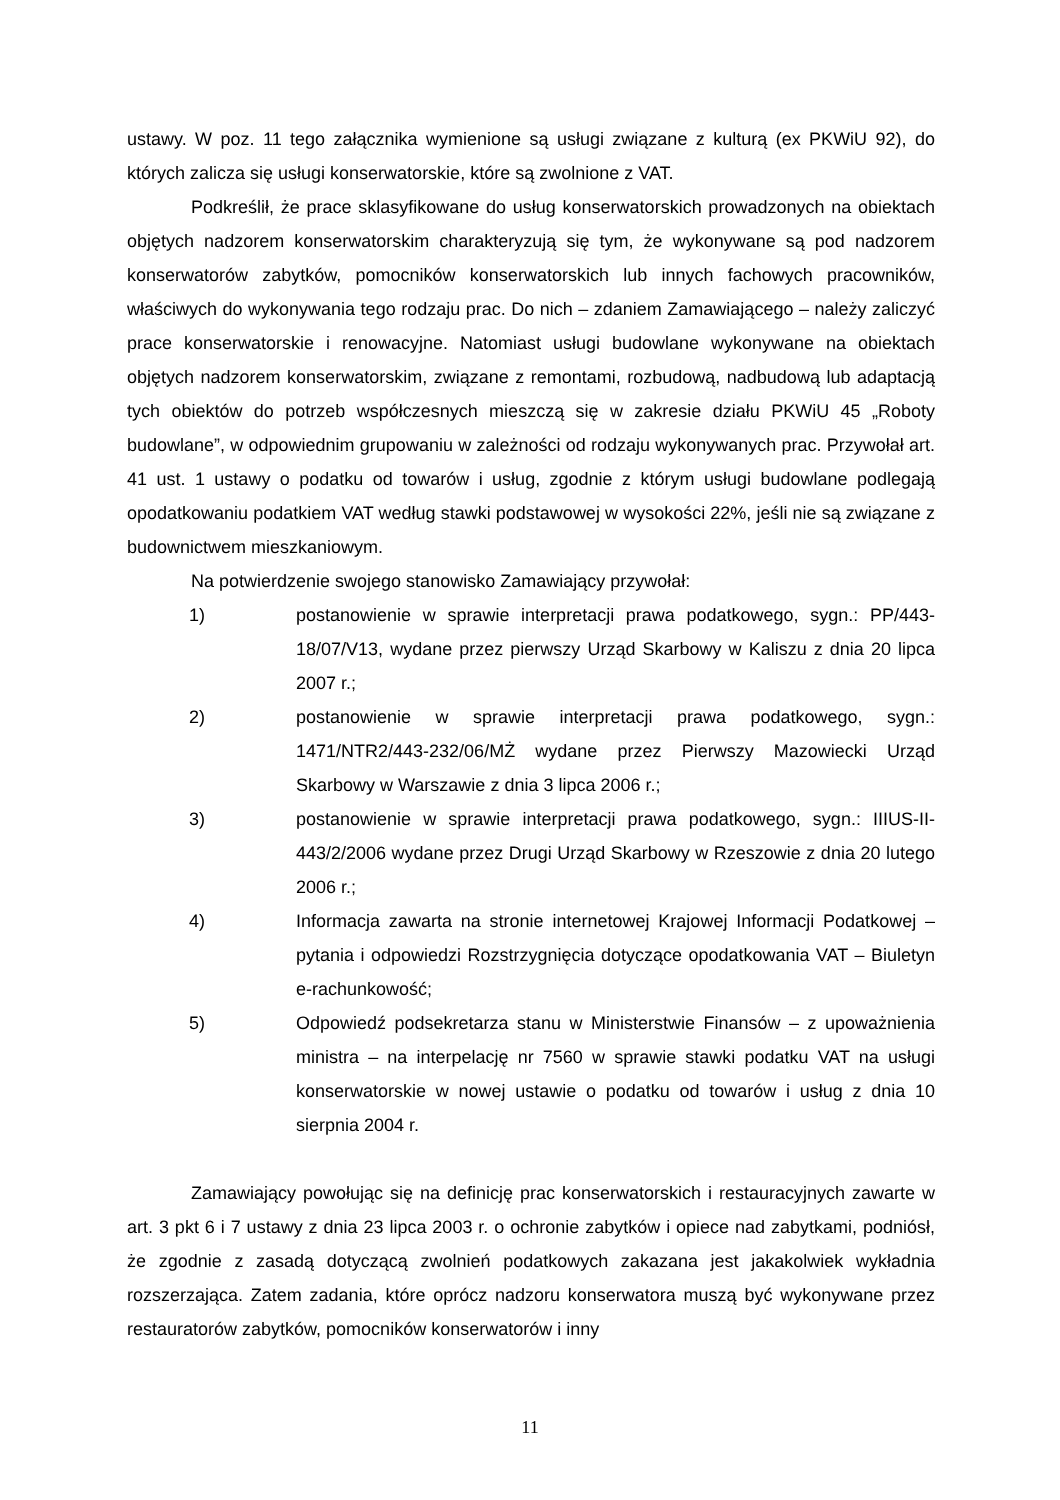ustawy. W poz. 11 tego załącznika wymienione są usługi związane z kulturą (ex PKWiU 92), do których zalicza się usługi konserwatorskie, które są zwolnione z VAT.
Podkreślił, że prace sklasyfikowane do usług konserwatorskich prowadzonych na obiektach objętych nadzorem konserwatorskim charakteryzują się tym, że wykonywane są pod nadzorem konserwatorów zabytków, pomocników konserwatorskich lub innych fachowych pracowników, właściwych do wykonywania tego rodzaju prac. Do nich – zdaniem Zamawiającego – należy zaliczyć prace konserwatorskie i renowacyjne. Natomiast usługi budowlane wykonywane na obiektach objętych nadzorem konserwatorskim, związane z remontami, rozbudową, nadbudową lub adaptacją tych obiektów do potrzeb współczesnych mieszczą się w zakresie działu PKWiU 45 „Roboty budowlane”, w odpowiednim grupowaniu w zależności od rodzaju wykonywanych prac. Przywołał art. 41 ust. 1 ustawy o podatku od towarów i usług, zgodnie z którym usługi budowlane podlegają opodatkowaniu podatkiem VAT według stawki podstawowej w wysokości 22%, jeśli nie są związane z budownictwem mieszkaniowym.
Na potwierdzenie swojego stanowisko Zamawiający przywołał:
1) postanowienie w sprawie interpretacji prawa podatkowego, sygn.: PP/443-18/07/V13, wydane przez pierwszy Urząd Skarbowy w Kaliszu z dnia 20 lipca 2007 r.;
2) postanowienie w sprawie interpretacji prawa podatkowego, sygn.: 1471/NTR2/443-232/06/MŻ wydane przez Pierwszy Mazowiecki Urząd Skarbowy w Warszawie z dnia 3 lipca 2006 r.;
3) postanowienie w sprawie interpretacji prawa podatkowego, sygn.: IIIUS-II-443/2/2006 wydane przez Drugi Urząd Skarbowy w Rzeszowie z dnia 20 lutego 2006 r.;
4) Informacja zawarta na stronie internetowej Krajowej Informacji Podatkowej – pytania i odpowiedzi Rozstrzygnięcia dotyczące opodatkowania VAT – Biuletyn e-rachunkowość;
5) Odpowiedź podsekretarza stanu w Ministerstwie Finansów – z upoważnienia ministra – na interpelację nr 7560 w sprawie stawki podatku VAT na usługi konserwatorskie w nowej ustawie o podatku od towarów i usług z dnia 10 sierpnia 2004 r.
Zamawiający powołując się na definicję prac konserwatorskich i restauracyjnych zawarte w art. 3 pkt 6 i 7 ustawy z dnia 23 lipca 2003 r. o ochronie zabytków i opiece nad zabytkami, podniósł, że zgodnie z zasadą dotyczącą zwolnień podatkowych zakazana jest jakakolwiek wykładnia rozszerzająca. Zatem zadania, które oprócz nadzoru konserwatora muszą być wykonywane przez restauratorów zabytków, pomocników konserwatorów i inny
11